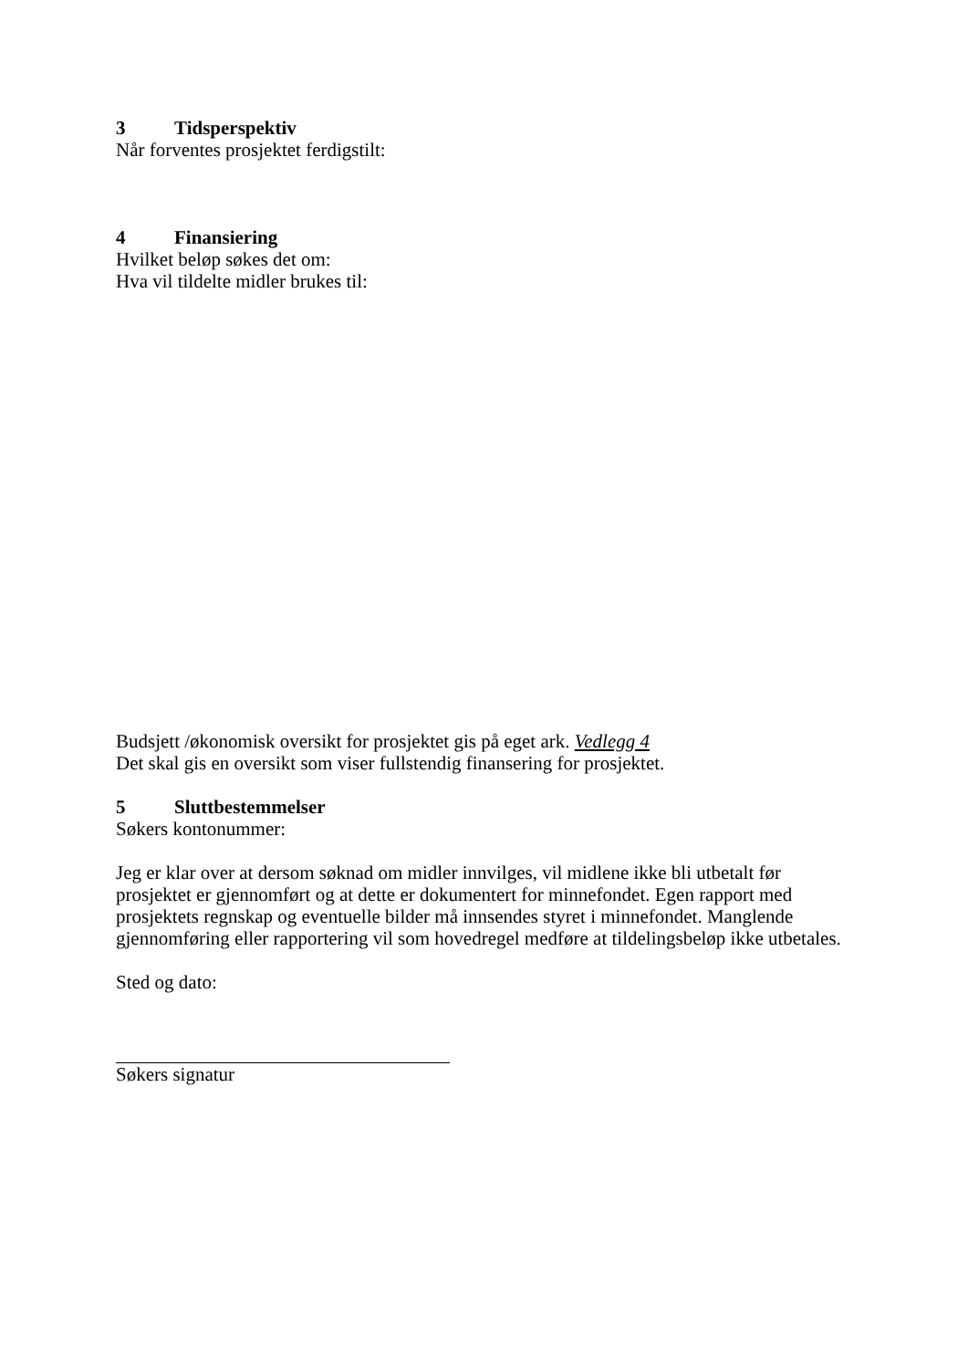3 Tidsperspektiv
Når forventes prosjektet ferdigstilt:
4 Finansiering
Hvilket beløp søkes det om:
Hva vil tildelte midler brukes til:
Budsjett /økonomisk oversikt for prosjektet gis på eget ark. Vedlegg 4
Det skal gis en oversikt som viser fullstendig finansering for prosjektet.
5 Sluttbestemmelser
Søkers kontonummer:
Jeg er klar over at dersom søknad om midler innvilges, vil midlene ikke bli utbetalt før prosjektet er gjennomført og at dette er dokumentert for minnefondet. Egen rapport med prosjektets regnskap og eventuelle bilder må innsendes styret i minnefondet. Manglende gjennomføring eller rapportering vil som hovedregel medføre at tildelingsbeløp ikke utbetales.
Sted og dato:
Søkers signatur